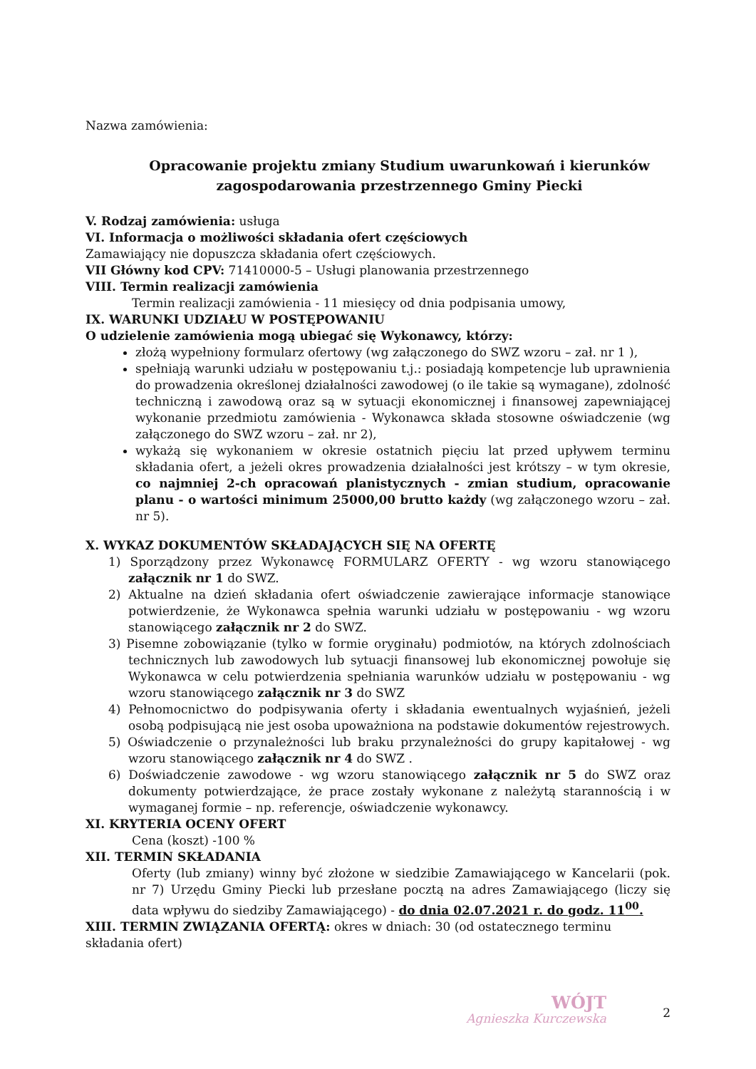Nazwa zamówienia:
Opracowanie projektu zmiany Studium uwarunkowań i kierunków
zagospodarowania przestrzennego Gminy Piecki
V. Rodzaj zamówienia: usługa
VI. Informacja o możliwości składania ofert częściowych
Zamawiający nie dopuszcza składania ofert częściowych.
VII Główny kod CPV: 71410000-5 – Usługi planowania przestrzennego
VIII. Termin realizacji zamówienia
Termin realizacji zamówienia - 11 miesięcy od dnia podpisania umowy,
IX. WARUNKI UDZIAŁU W POSTĘPOWANIU
O udzielenie zamówienia mogą ubiegać się Wykonawcy, którzy:
złożą wypełniony formularz ofertowy (wg załączonego do SWZ wzoru – zał. nr 1 ),
spełniają warunki udziału w postępowaniu t.j.: posiadają kompetencje lub uprawnienia do prowadzenia określonej działalności zawodowej (o ile takie są wymagane), zdolność techniczną i zawodową oraz są w sytuacji ekonomicznej i finansowej zapewniającej wykonanie przedmiotu zamówienia - Wykonawca składa stosowne oświadczenie (wg załączonego do SWZ wzoru – zał. nr 2),
wykażą się wykonaniem w okresie ostatnich pięciu lat przed upływem terminu składania ofert, a jeżeli okres prowadzenia działalności jest krótszy – w tym okresie, co najmniej 2-ch opracowań planistycznych - zmian studium, opracowanie planu - o wartości minimum 25000,00 brutto każdy (wg załączonego wzoru – zał. nr 5).
X. WYKAZ DOKUMENTÓW SKŁADAJĄCYCH SIĘ NA OFERTĘ
1) Sporządzony przez Wykonawcę FORMULARZ OFERTY - wg wzoru stanowiącego załącznik nr 1 do SWZ.
2) Aktualne na dzień składania ofert oświadczenie zawierające informacje stanowiące potwierdzenie, że Wykonawca spełnia warunki udziału w postępowaniu - wg wzoru stanowiącego załącznik nr 2 do SWZ.
3) Pisemne zobowiązanie (tylko w formie oryginału) podmiotów, na których zdolnościach technicznych lub zawodowych lub sytuacji finansowej lub ekonomicznej powołuje się Wykonawca w celu potwierdzenia spełniania warunków udziału w postępowaniu - wg wzoru stanowiącego załącznik nr 3 do SWZ
4) Pełnomocnictwo do podpisywania oferty i składania ewentualnych wyjaśnień, jeżeli osobą podpisującą nie jest osoba upoważniona na podstawie dokumentów rejestrowych.
5) Oświadczenie o przynależności lub braku przynależności do grupy kapitałowej - wg wzoru stanowiącego załącznik nr 4 do SWZ .
6) Doświadczenie zawodowe - wg wzoru stanowiącego załącznik nr 5 do SWZ oraz dokumenty potwierdzające, że prace zostały wykonane z należytą starannością i w wymaganej formie – np. referencje, oświadczenie wykonawcy.
XI. KRYTERIA OCENY OFERT
Cena (koszt) -100 %
XII. TERMIN SKŁADANIA
Oferty (lub zmiany) winny być złożone w siedzibie Zamawiającego w Kancelarii (pok. nr 7) Urzędu Gminy Piecki lub przesłane pocztą na adres Zamawiającego (liczy się data wpływu do siedziby Zamawiającego) - do dnia 02.07.2021 r. do godz. 11<sup>00</sup>.
XIII. TERMIN ZWIĄZANIA OFERTĄ: okres w dniach: 30 (od ostatecznego terminu składania ofert)
WÓJT
Agnieszka Kurczewska
2